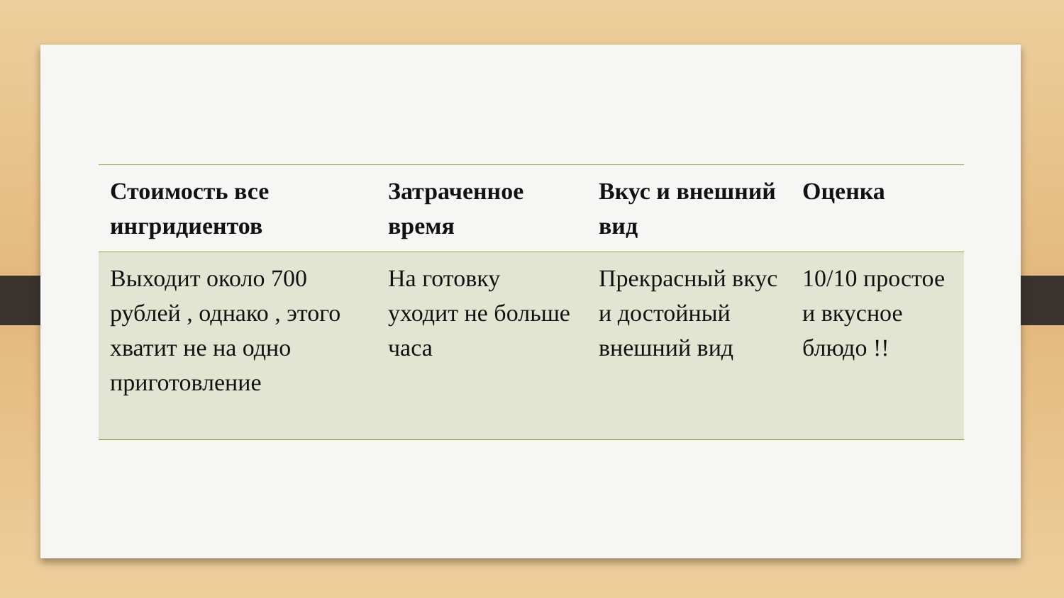| Стоимость все ингридиентов | Затраченное время | Вкус и внешний вид | Оценка |
| --- | --- | --- | --- |
| Выходит около 700 рублей , однако , этого хватит не на одно приготовление | На готовку уходит не больше часа | Прекрасный вкус и достойный внешний вид | 10/10 простое и вкусное блюдо !! |